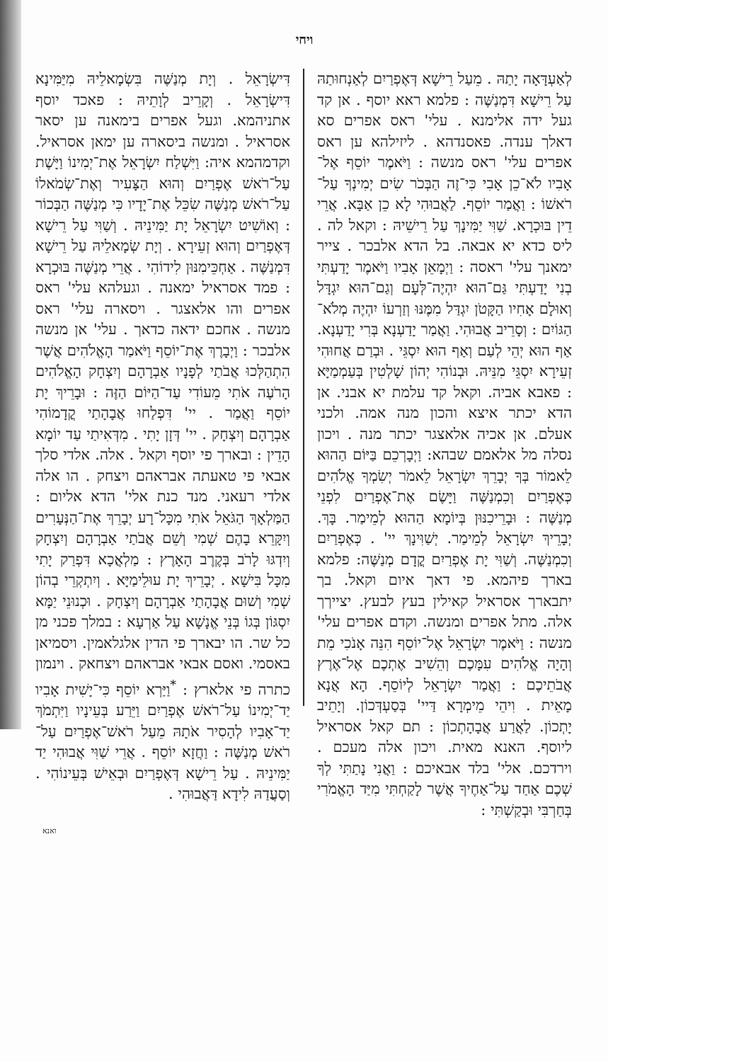ויחי
דִּישְׂרָאֵל . וְיָת מְנַשֶּׁה בִּשְׂמָאלֵיהּ מִיַּמִּינָא דִּישְׂרָאֵל . וְקָרֵיב לְוָתֵיהּ : פאכד יוסף אתניהמא. וגעל אפרים בימאנה ען יסאר אסראיל . ומנשה ביסארה ען ימאן אסראיל. וקדמהמא איה: וַיִּשְׁלַח יִשְׂרָאֵל אֶת־יְמִינוֹ וַיָּשֶׁת עַל־רֹאשׁ אֶפְרַיִם וְהוּא הַצָּעִיר וְאֶת־שְׂמֹאלוֹ עַל־רֹאשׁ מְנַשֶּׁה שִׂכֵּל אֶת־יָדָיו כִּי מְנַשֶּׁה הַבְּכוֹר : וְאוֹשִׁיט יִשְׂרָאֵל יָת יַמִּינֵיהּ . וְשַׁוִּי עַל רֵישָׁא דְּאֶפְרַיִם וְהוּא זְעֵירָא . וְיָת שְׂמָאלֵיהּ עַל רֵישָׁא דִּמְנַשֶּׁה . אַחְכֵּימִנּוּן לִידוֹהִי . אֲרֵי מְנַשֶּׁה בּוּכְרָא : פמד אסראיל ימאנה . וגעלהא עלי' ראס אפרים והו אלאצגר . ויסארה עלי' ראס מנשה . אחכם ידאה כדאך . עלי' אן מנשה אלבכר : וַיְבָרֶךְ אֶת־יוֹסֵף וַיֹּאמַר הָאֱלֹהִים אֲשֶׁר הִתְהַלְּכוּ אֲבֹתַי לְפָנָיו אַבְרָהָם וְיִצְחָק הָאֱלֹהִים הָרֹעֶה אֹתִי מֵעוֹדִי עַד־הַיּוֹם הַזֶּה : וּבָרֵיךְ יָת יוֹסֵף וַאֲמַר . יי' דִּפְלַחוּ אֲבָהָתַי קֳדָמוֹהִי אַבְרָהָם וְיִצְחָק . יי' דְּזָן יָתִי . מִדְּאִיתַי עַד יוֹמָא הָדֵין : ובארך פי יוסף וקאל . אלה. אלדי סלך אבאי פי טאעתה אבראהם ויצחק . הו אלה אלדי רעאני. מנד כנת אלי' הדא אליום : הַמַּלְאָךְ הַגֹּאֵל אֹתִי מִכָּל־רָע יְבָרֵךְ אֶת־הַנְּעָרִים וְיִקָּרֵא בָהֶם שְׁמִי וְשֵׁם אֲבֹתַי אַבְרָהָם וְיִצְחָק וְיִדְגּוּ לָרֹב בְּקֶרֶב הָאָרֶץ : מַלְאֲכָא דִּפְרַק יָתִי מִכָּל בִּישָׁא . יְבָרֵיךְ יָת עוּלֵימַיָּא . וְיִתְקְרֵי בְהוֹן שְׁמִי וְשׁוּם אֲבָהָתַי אַבְרָהָם וְיִצְחָק . וּכְנוּנֵי יַמָּא יִסְגּוֹן בְּגוֹ בְּנֵי אֱנָשָׁא עַל אַרְעָא : במלך פכני מן כל שר. הו יבארך פי הדין אלגלאמין. ויסמיאן באסמי. ואסם אבאי אבראהם ויצחאק . וינמון כתרה פי אלארץ : <sup>*</sup>וַיַּרְא יוֹסֵף כִּי־יָשִׁית אָבִיו יַד־יְמִינוֹ עַל־רֹאשׁ אֶפְרַיִם וַיֵּרַע בְּעֵינָיו וַיִּתְמֹךְ יַד־אָבִיו לְהָסִיר אֹתָהּ מֵעַל רֹאשׁ־אֶפְרַיִם עַל־רֹאשׁ מְנַשֶּׁה : וַחֲזָא יוֹסֵף . אֲרֵי שַׁוִּי אֲבוּהִי יַד יַמִּינֵיהּ . עַל רֵישָׁא דְּאֶפְרַיִם וּבְאֵישׁ בְּעֵינוֹהִי . וְסַעֲדַהּ לִידָא דַּאֲבוּהִי .
לְאַעְדָּאָה יָתַהּ . מֵעַל רֵישָׁא דְּאֶפְרַיִם לְאַנְחוּתַהּ עַל רֵישָׁא דִּמְנַשֶּׁה : פלמא ראא יוסף . אן קד געל ידה אלימנא . עלי' ראס אפרים סא דאלך ענדה. פאסנדהא . ליזילהא ען ראס אפרים עלי' ראס מנשה : וַיֹּאמֶר יוֹסֵף אֶל־אָבִיו לֹא־כֵן אָבִי כִּי־זֶה הַבְּכֹר שִׂים יְמִינְךָ עַל־רֹאשׁוֹ : וַאֲמַר יוֹסֵף. לַאֲבוּהִי לָא כֵן אַבָּא. אֲרֵי דֵין בּוּכְרָא. שַׁוִּי יַמִּינָךְ עַל רֵישֵׁיהּ : וקאל לה . ליס כדא יא אבאה. בל הדא אלבכר . צייר ימאנך עלי' ראסה : וַיְמָאֵן אָבִיו וַיֹּאמֶר יָדַעְתִּי בְנִי יָדַעְתִּי גַּם־הוּא יִהְיֶה־לְּעָם וְגַם־הוּא יִגְדָּל וְאוּלָם אָחִיו הַקָּטֹן יִגְדַּל מִמֶּנּוּ וְזַרְעוֹ יִהְיֶה מְלֹא־הַגּוֹיִם : וְסָרֵיב אֲבוּהִי. וַאֲמַר יָדַעְנָא בְּרִי יָדַעְנָא. אַף הוּא יְהֵי לְעַם וְאַף הוּא יִסְגֵּי . וּבְרַם אֲחוּהִי זְעֵירָא יִסְגֵּי מִנֵּיהּ. וּבְנוֹהִי יְהוֹן שָׁלְטִין בְּעַמְמַיָּא : פאבא אביה. וקאל קד עלמת יא אבני. אן הדא יכתר איצא והכון מנה אמה. ולכני אעלם. אן אכיה אלאצגר יכתר מנה . ויכון נסלה מל אלאמם שבהא: וַיְבָרְכֵם בַּיּוֹם הַהוּא לֵאמוֹר בְּךָ יְבָרֵךְ יִשְׂרָאֵל לֵאמֹר יְשִׂמְךָ אֱלֹהִים כְּאֶפְרַיִם וְכִמְנַשֶּׁה וַיָּשֶׂם אֶת־אֶפְרַיִם לִפְנֵי מְנַשֶּׁה : וּבָרֵיכִנּוּן בְּיוֹמָא הַהוּא לְמֵימַר. בָּךְ. יְבָרֵיךְ יִשְׂרָאֵל לְמֵימַר. יְשַׁוִּינָךְ יי' . כְּאֶפְרַיִם וְכִמְנַשֶּׁה. וְשַׁוִּי יָת אֶפְרַיִם קֳדָם מְנַשֶּׁה: פלמא בארך פיהמא. פי דאך איום וקאל. בך יתבארך אסראיל קאילין בעץ לבעץ. יצייךך אלה. מתל אפרים ומנשה. וקדם אפרים עלי' מנשה : וַיֹּאמֶר יִשְׂרָאֵל אֶל־יוֹסֵף הִנֵּה אָנֹכִי מֵת וְהָיָה אֱלֹהִים עִמָּכֶם וְהֵשִׁיב אֶתְכֶם אֶל־אֶרֶץ אֲבֹתֵיכֶם : וַאֲמַר יִשְׂרָאֵל לְיוֹסֵף. הָא אֲנָא מָאֵית . וִיהֵי מֵימְרָא דַּיי' בְּסַעְדְּכוֹן. וְיָתֵיב יָתְכוֹן. לַאֲרַע אֲבָהָתְכוֹן : תם קאל אסראיל ליוסף. האנא מאית. ויכון אלה מעכם . וירדכם. אלי' בלד אבאיכם : וַאֲנִי נָתַתִּי לְךָ שְׁכֶם אַחַד עַל־אַחֶיךָ אֲשֶׁר לָקַחְתִּי מִיַּד הָאֱמֹרִי בְּחַרְבִּי וּבְקַשְׁתִּי :
ואנא